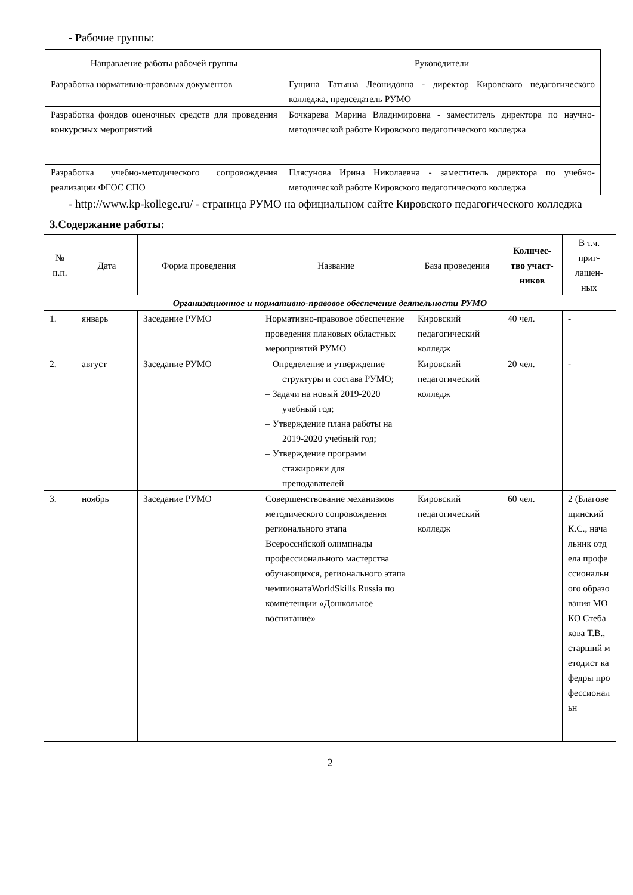- Рабочие группы:
| Направление работы рабочей группы | Руководители |
| Разработка нормативно-правовых документов | Гущина Татьяна Леонидовна - директор Кировского педагогического колледжа, председатель РУМО |
| Разработка фондов оценочных средств для проведения конкурсных мероприятий | Бочкарева Марина Владимировна - заместитель директора по научно-методической работе Кировского педагогического колледжа |
| Разработка учебно-методического сопровождения реализации ФГОС СПО | Плясунова Ирина Николаевна - заместитель директора по учебно-методической работе Кировского педагогического колледжа |
- http://www.kp-kollege.ru/ - страница РУМО на официальном сайте Кировского педагогического колледжа
3.Содержание работы:
| № п.п. | Дата | Форма проведения | Название | База проведения | Количес-тво участ-ников | В т.ч. приг-лашен-ных |
| --- | --- | --- | --- | --- | --- | --- |
| Организационное и нормативно-правовое обеспечение деятельности РУМО | | | | | | |
| 1. | январь | Заседание РУМО | Нормативно-правовое обеспечение проведения плановых областных мероприятий РУМО | Кировский педагогический колледж | 40 чел. | - |
| 2. | август | Заседание РУМО | – Определение и утверждение структуры и состава РУМО; – Задачи на новый 2019-2020 учебный год; – Утверждение плана работы на 2019-2020 учебный год; – Утверждение программ стажировки для преподавателей | Кировский педагогический колледж | 20 чел. | - |
| 3. | ноябрь | Заседание РУМО | Совершенствование механизмов методического сопровождения регионального этапа Всероссийской олимпиады профессионального мастерства обучающихся, регионального этапа чемпионатаWorldSkills Russia по компетенции «Дошкольное воспитание» | Кировский педагогический колледж | 60 чел. | 2 (Благовещинский К.С., начальник отдела профессионального образования МОКО Стебакова Т.В., старший методист кафедры профессиональн |
2